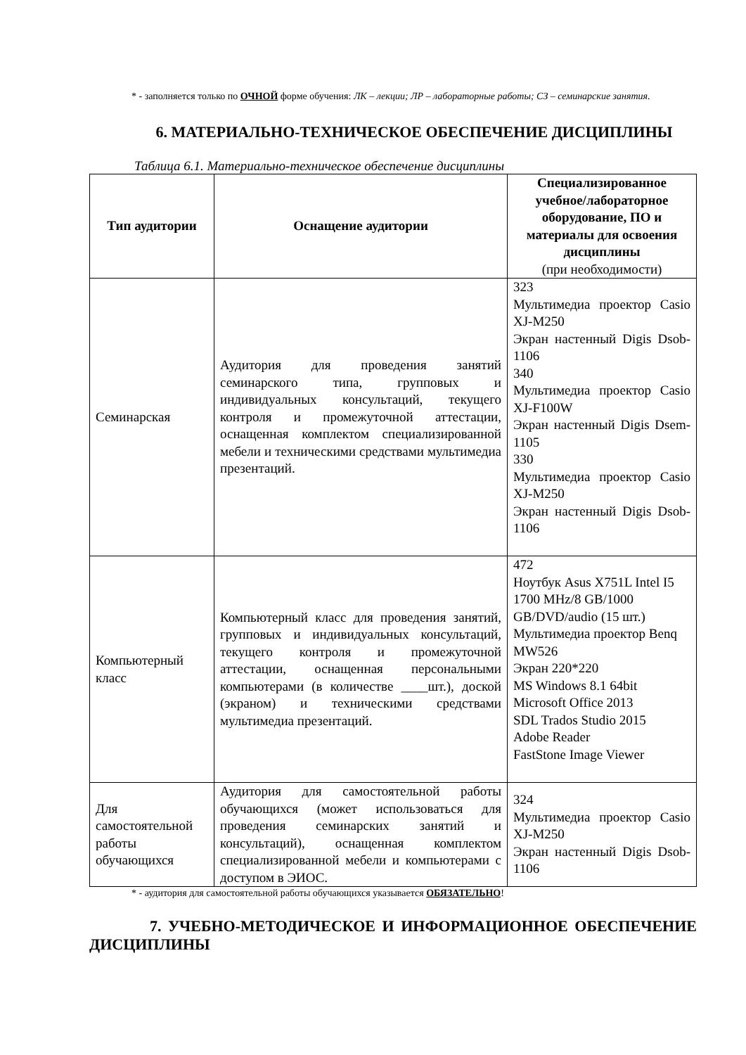* - заполняется только по ОЧНОЙ форме обучения: ЛК – лекции; ЛР – лабораторные работы; СЗ – семинарские занятия.
6. МАТЕРИАЛЬНО-ТЕХНИЧЕСКОЕ ОБЕСПЕЧЕНИЕ ДИСЦИПЛИНЫ
Таблица 6.1. Материально-техническое обеспечение дисциплины
| Тип аудитории | Оснащение аудитории | Специализированное учебное/лабораторное оборудование, ПО и материалы для освоения дисциплины (при необходимости) |
| --- | --- | --- |
| Семинарская | Аудитория для проведения занятий семинарского типа, групповых и индивидуальных консультаций, текущего контроля и промежуточной аттестации, оснащенная комплектом специализированной мебели и техническими средствами мультимедиа презентаций. | 323 Мультимедиа проектор Casio XJ-M250 Экран настенный Digis Dsob-1106 340 Мультимедиа проектор Casio XJ-F100W Экран настенный Digis Dsem-1105 330 Мультимедиа проектор Casio XJ-M250 Экран настенный Digis Dsob-1106 |
| Компьютерный класс | Компьютерный класс для проведения занятий, групповых и индивидуальных консультаций, текущего контроля и промежуточной аттестации, оснащенная персональными компьютерами (в количестве ____шт.), доской (экраном) и техническими средствами мультимедиа презентаций. | 472 Ноутбук Asus X751L Intel I5 1700 MHz/8 GB/1000 GB/DVD/audio (15 шт.) Мультимедиа проектор Benq MW526 Экран 220*220 MS Windows 8.1 64bit Microsoft Office 2013 SDL Trados Studio 2015 Adobe Reader FastStone Image Viewer |
| Для самостоятельной работы обучающихся | Аудитория для самостоятельной работы обучающихся (может использоваться для проведения семинарских занятий и консультаций), оснащенная комплектом специализированной мебели и компьютерами с доступом в ЭИОС. | 324 Мультимедиа проектор Casio XJ-M250 Экран настенный Digis Dsob-1106 |
* - аудитория для самостоятельной работы обучающихся указывается ОБЯЗАТЕЛЬНО!
7. УЧЕБНО-МЕТОДИЧЕСКОЕ И ИНФОРМАЦИОННОЕ ОБЕСПЕЧЕНИЕ ДИСЦИПЛИНЫ